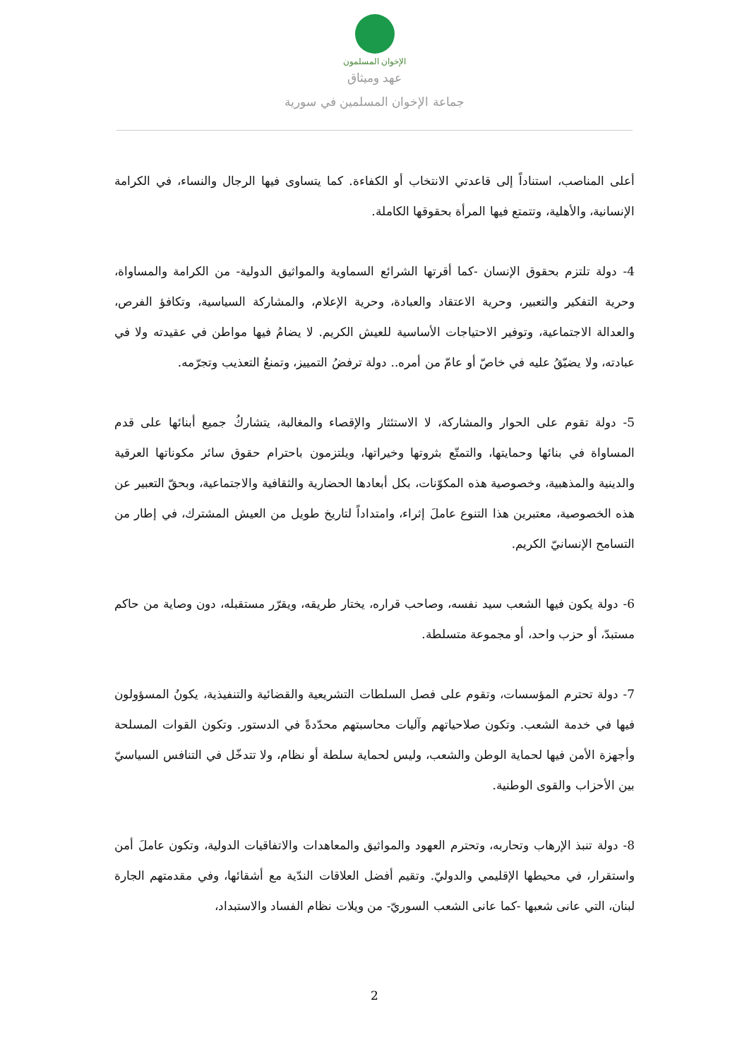الإخوان المسلمون
عهد وميثاق
جماعة الإخوان المسلمين في سورية
أعلى المناصب، استناداً إلى قاعدتي الانتخاب أو الكفاءة. كما يتساوى فيها الرجال والنساء، في الكرامة الإنسانية، والأهلية، وتتمتع فيها المرأة بحقوقها الكاملة.
4- دولة تلتزم بحقوق الإنسان -كما أقرتها الشرائع السماوية والمواثيق الدولية- من الكرامة والمساواة، وحرية التفكير والتعبير، وحرية الاعتقاد والعبادة، وحرية الإعلام، والمشاركة السياسية، وتكافؤ الفرص، والعدالة الاجتماعية، وتوفير الاحتياجات الأساسية للعيش الكريم. لا يضامُ فيها مواطن في عقيدته ولا في عبادته، ولا يضيّقُ عليه في خاصّ أو عامّ من أمره.. دولة ترفضُ التمييز، وتمنعُ التعذيب وتجرّمه.
5- دولة تقوم على الحوار والمشاركة، لا الاستئثار والإقصاء والمغالبة، يتشاركُ جميع أبنائها على قدم المساواة في بنائها وحمايتها، والتمتّع بثروتها وخيراتها، ويلتزمون باحترام حقوق سائر مكوناتها العرقية والدينية والمذهبية، وخصوصية هذه المكوّنات، بكل أبعادها الحضارية والثقافية والاجتماعية، وبحقّ التعبير عن هذه الخصوصية، معتبرين هذا التنوع عاملَ إثراء، وامتداداً لتاريخ طويل من العيش المشترك، في إطار من التسامح الإنسانيّ الكريم.
6- دولة يكون فيها الشعب سيد نفسه، وصاحب قراره، يختار طريقه، ويقرّر مستقبله، دون وصاية من حاكم مستبدّ، أو حزب واحد، أو مجموعة متسلطة.
7- دولة تحترم المؤسسات، وتقوم على فصل السلطات التشريعية والقضائية والتنفيذية، يكونُ المسؤولون فيها في خدمة الشعب. وتكون صلاحياتهم وآليات محاسبتهم محدّدةً في الدستور. وتكون القوات المسلحة وأجهزة الأمن فيها لحماية الوطن والشعب، وليس لحماية سلطة أو نظام، ولا تتدخّل في التنافس السياسيّ بين الأحزاب والقوى الوطنية.
8- دولة تنبذ الإرهاب وتحاربه، وتحترم العهود والمواثيق والمعاهدات والاتفاقيات الدولية، وتكون عاملَ أمن واستقرار، في محيطها الإقليمي والدوليّ. وتقيم أفضل العلاقات الندّية مع أشقائها، وفي مقدمتهم الجارة لبنان، التي عانى شعبها -كما عانى الشعب السوريّ- من ويلات نظام الفساد والاستبداد،
2